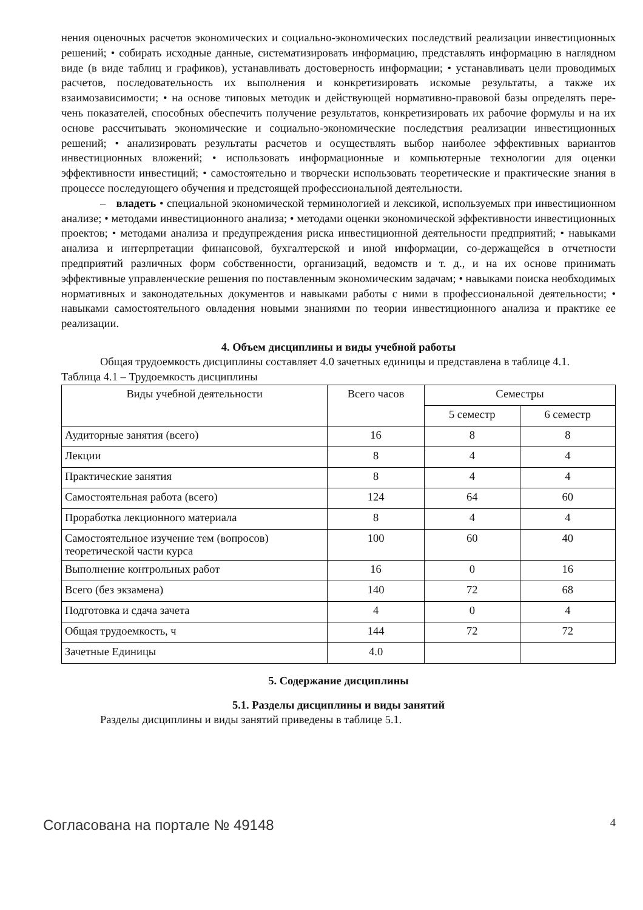нения оценочных расчетов экономических и социально-экономических последствий реализации инвестиционных решений; • собирать исходные данные, систематизировать информацию, представлять информацию в наглядном виде (в виде таблиц и графиков), устанавливать достоверность информации; • устанавливать цели проводимых расчетов, последовательность их выполнения и конкретизировать искомые результаты, а также их взаимозависимости; • на основе типовых методик и действующей нормативно-правовой базы определять пере-чень показателей, способных обеспечить получение результатов, конкретизировать их рабочие формулы и на их основе рассчитывать экономические и социально-экономические последствия реализации инвестиционных решений; • анализировать результаты расчетов и осуществлять выбор наиболее эффективных вариантов инвестиционных вложений; • использовать информационные и компьютерные технологии для оценки эффективности инвестиций; • самостоятельно и творчески использовать теоретические и практические знания в процессе последующего обучения и предстоящей профессиональной деятельности.
– владеть • специальной экономической терминологией и лексикой, используемых при инвестиционном анализе; • методами инвестиционного анализа; • методами оценки экономической эффективности инвестиционных проектов; • методами анализа и предупреждения риска инвестиционной деятельности предприятий; • навыками анализа и интерпретации финансовой, бухгалтерской и иной информации, со-держащейся в отчетности предприятий различных форм собственности, организаций, ведомств и т. д., и на их основе принимать эффективные управленческие решения по поставленным экономическим задачам; • навыками поиска необходимых нормативных и законодательных документов и навыками работы с ними в профессиональной деятельности; • навыками самостоятельного овладения новыми знаниями по теории инвестиционного анализа и практике ее реализации.
4. Объем дисциплины и виды учебной работы
Общая трудоемкость дисциплины составляет 4.0 зачетных единицы и представлена в таблице 4.1.
Таблица 4.1 – Трудоемкость дисциплины
| Виды учебной деятельности | Всего часов | Семестры | |
| --- | --- | --- | --- |
| | | 5 семестр | 6 семестр |
| Аудиторные занятия (всего) | 16 | 8 | 8 |
| Лекции | 8 | 4 | 4 |
| Практические занятия | 8 | 4 | 4 |
| Самостоятельная работа (всего) | 124 | 64 | 60 |
| Проработка лекционного материала | 8 | 4 | 4 |
| Самостоятельное изучение тем (вопросов) теоретической части курса | 100 | 60 | 40 |
| Выполнение контрольных работ | 16 | 0 | 16 |
| Всего (без экзамена) | 140 | 72 | 68 |
| Подготовка и сдача зачета | 4 | 0 | 4 |
| Общая трудоемкость, ч | 144 | 72 | 72 |
| Зачетные Единицы | 4.0 | | |
5. Содержание дисциплины
5.1. Разделы дисциплины и виды занятий
Разделы дисциплины и виды занятий приведены в таблице 5.1.
Согласована на портале № 49148 4